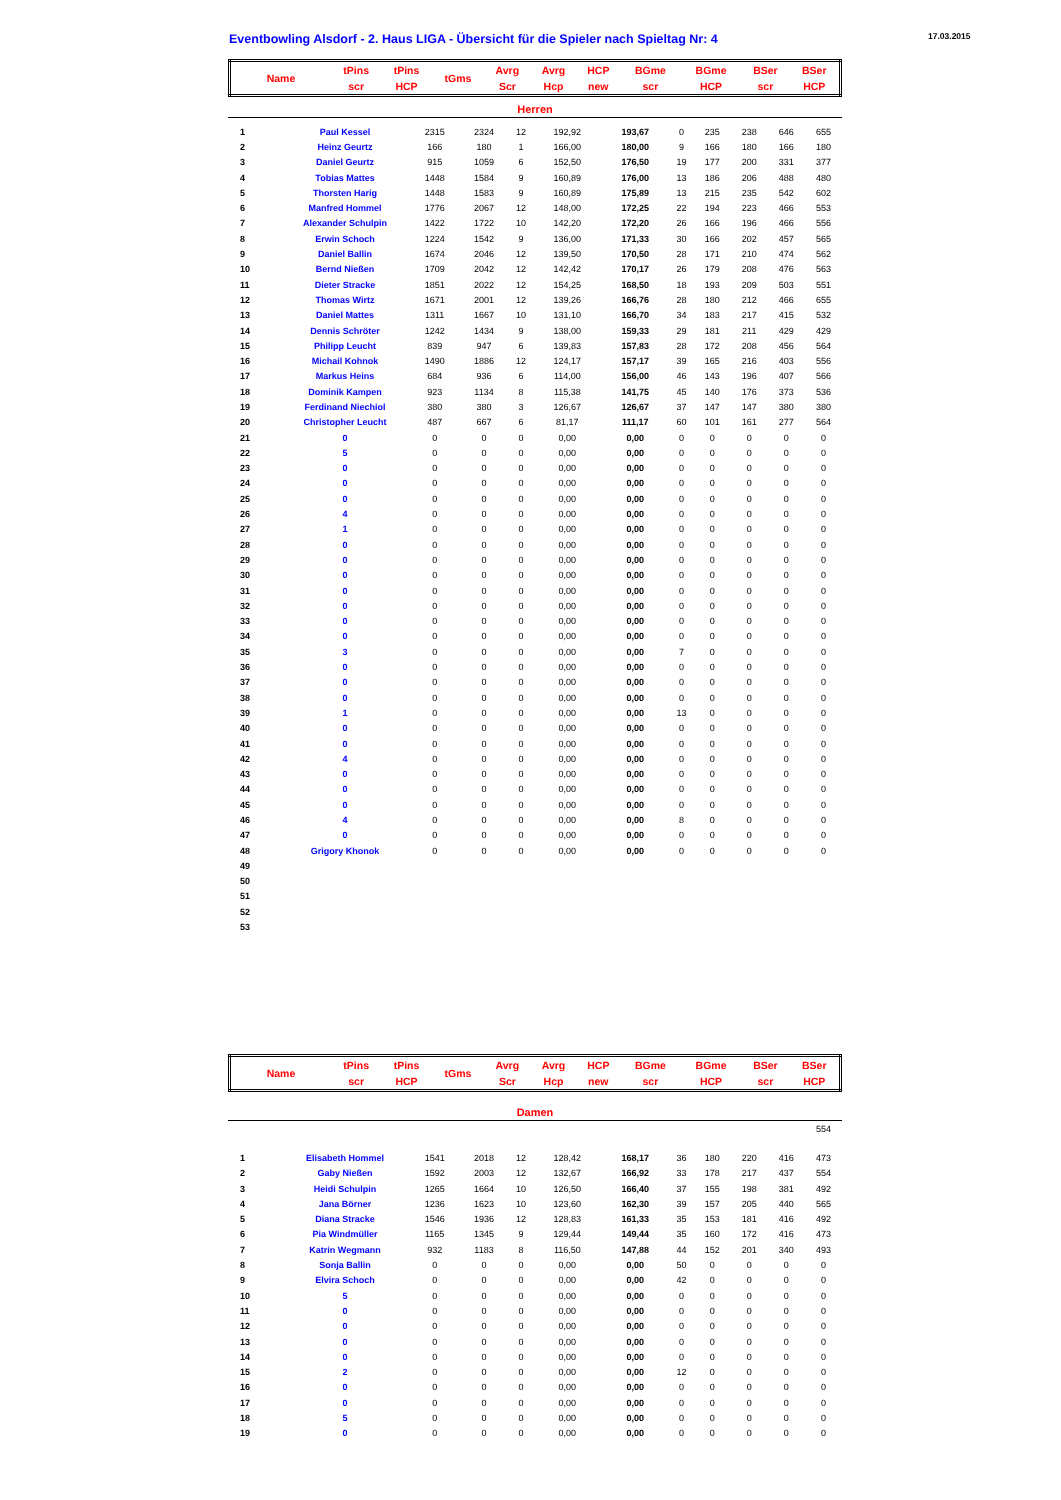Eventbowling Alsdorf - 2. Haus LIGA - Übersicht für die Spieler nach Spieltag Nr: 4
17.03.2015
| Name | tPins | tPins | tGms | Avrg | Avrg | HCP | BGme | BGme | BSer | BSer |
| --- | --- | --- | --- | --- | --- | --- | --- | --- | --- | --- |
| | scr | HCP | | Scr | Hcp | new | scr | HCP | scr | HCP |
Herren
| 1 | Paul Kessel | 2315 | 2324 | 12 | 192,92 | 193,67 | 0 | 235 | 238 | 646 | 655 |
| 2 | Heinz Geurtz | 166 | 180 | 1 | 166,00 | 180,00 | 9 | 166 | 180 | 166 | 180 |
| 3 | Daniel Geurtz | 915 | 1059 | 6 | 152,50 | 176,50 | 19 | 177 | 200 | 331 | 377 |
| 4 | Tobias Mattes | 1448 | 1584 | 9 | 160,89 | 176,00 | 13 | 186 | 206 | 488 | 480 |
| 5 | Thorsten Harig | 1448 | 1583 | 9 | 160,89 | 175,89 | 13 | 215 | 235 | 542 | 602 |
| 6 | Manfred Hommel | 1776 | 2067 | 12 | 148,00 | 172,25 | 22 | 194 | 223 | 466 | 553 |
| 7 | Alexander Schulpin | 1422 | 1722 | 10 | 142,20 | 172,20 | 26 | 166 | 196 | 466 | 556 |
| 8 | Erwin Schoch | 1224 | 1542 | 9 | 136,00 | 171,33 | 30 | 166 | 202 | 457 | 565 |
| 9 | Daniel Ballin | 1674 | 2046 | 12 | 139,50 | 170,50 | 28 | 171 | 210 | 474 | 562 |
| 10 | Bernd Nießen | 1709 | 2042 | 12 | 142,42 | 170,17 | 26 | 179 | 208 | 476 | 563 |
| 11 | Dieter Stracke | 1851 | 2022 | 12 | 154,25 | 168,50 | 18 | 193 | 209 | 503 | 551 |
| 12 | Thomas Wirtz | 1671 | 2001 | 12 | 139,26 | 166,76 | 28 | 180 | 212 | 466 | 655 |
| 13 | Daniel Mattes | 1311 | 1667 | 10 | 131,10 | 166,70 | 34 | 183 | 217 | 415 | 532 |
| 14 | Dennis Schröter | 1242 | 1434 | 9 | 138,00 | 159,33 | 29 | 181 | 211 | 429 | 429 |
| 15 | Philipp Leucht | 839 | 947 | 6 | 139,83 | 157,83 | 28 | 172 | 208 | 456 | 564 |
| 16 | Michail Kohnok | 1490 | 1886 | 12 | 124,17 | 157,17 | 39 | 165 | 216 | 403 | 556 |
| 17 | Markus Heins | 684 | 936 | 6 | 114,00 | 156,00 | 46 | 143 | 196 | 407 | 566 |
| 18 | Dominik Kampen | 923 | 1134 | 8 | 115,38 | 141,75 | 45 | 140 | 176 | 373 | 536 |
| 19 | Ferdinand Niechiol | 380 | 380 | 3 | 126,67 | 126,67 | 37 | 147 | 147 | 380 | 380 |
| 20 | Christopher Leucht | 487 | 667 | 6 | 81,17 | 111,17 | 60 | 101 | 161 | 277 | 564 |
| 21 | 0 | 0 | 0 | 0 | 0,00 | 0,00 | 0 | 0 | 0 | 0 | 0 |
| 22 | 5 | 0 | 0 | 0 | 0,00 | 0,00 | 0 | 0 | 0 | 0 | 0 |
| 23 | 0 | 0 | 0 | 0 | 0,00 | 0,00 | 0 | 0 | 0 | 0 | 0 |
| 24 | 0 | 0 | 0 | 0 | 0,00 | 0,00 | 0 | 0 | 0 | 0 | 0 |
| 25 | 0 | 0 | 0 | 0 | 0,00 | 0,00 | 0 | 0 | 0 | 0 | 0 |
| 26 | 4 | 0 | 0 | 0 | 0,00 | 0,00 | 0 | 0 | 0 | 0 | 0 |
| 27 | 1 | 0 | 0 | 0 | 0,00 | 0,00 | 0 | 0 | 0 | 0 | 0 |
| 28 | 0 | 0 | 0 | 0 | 0,00 | 0,00 | 0 | 0 | 0 | 0 | 0 |
| 29 | 0 | 0 | 0 | 0 | 0,00 | 0,00 | 0 | 0 | 0 | 0 | 0 |
| 30 | 0 | 0 | 0 | 0 | 0,00 | 0,00 | 0 | 0 | 0 | 0 | 0 |
| 31 | 0 | 0 | 0 | 0 | 0,00 | 0,00 | 0 | 0 | 0 | 0 | 0 |
| 32 | 0 | 0 | 0 | 0 | 0,00 | 0,00 | 0 | 0 | 0 | 0 | 0 |
| 33 | 0 | 0 | 0 | 0 | 0,00 | 0,00 | 0 | 0 | 0 | 0 | 0 |
| 34 | 0 | 0 | 0 | 0 | 0,00 | 0,00 | 0 | 0 | 0 | 0 | 0 |
| 35 | 3 | 0 | 0 | 0 | 0,00 | 0,00 | 7 | 0 | 0 | 0 | 0 |
| 36 | 0 | 0 | 0 | 0 | 0,00 | 0,00 | 0 | 0 | 0 | 0 | 0 |
| 37 | 0 | 0 | 0 | 0 | 0,00 | 0,00 | 0 | 0 | 0 | 0 | 0 |
| 38 | 0 | 0 | 0 | 0 | 0,00 | 0,00 | 0 | 0 | 0 | 0 | 0 |
| 39 | 1 | 0 | 0 | 0 | 0,00 | 0,00 | 13 | 0 | 0 | 0 | 0 |
| 40 | 0 | 0 | 0 | 0 | 0,00 | 0,00 | 0 | 0 | 0 | 0 | 0 |
| 41 | 0 | 0 | 0 | 0 | 0,00 | 0,00 | 0 | 0 | 0 | 0 | 0 |
| 42 | 4 | 0 | 0 | 0 | 0,00 | 0,00 | 0 | 0 | 0 | 0 | 0 |
| 43 | 0 | 0 | 0 | 0 | 0,00 | 0,00 | 0 | 0 | 0 | 0 | 0 |
| 44 | 0 | 0 | 0 | 0 | 0,00 | 0,00 | 0 | 0 | 0 | 0 | 0 |
| 45 | 0 | 0 | 0 | 0 | 0,00 | 0,00 | 0 | 0 | 0 | 0 | 0 |
| 46 | 4 | 0 | 0 | 0 | 0,00 | 0,00 | 8 | 0 | 0 | 0 | 0 |
| 47 | 0 | 0 | 0 | 0 | 0,00 | 0,00 | 0 | 0 | 0 | 0 | 0 |
| 48 | Grigory Khonok | 0 | 0 | 0 | 0,00 | 0,00 | 0 | 0 | 0 | 0 | 0 |
| 49 | | | | | | | | | | | |
| 50 | | | | | | | | | | | |
| 51 | | | | | | | | | | | |
| 52 | | | | | | | | | | | |
| 53 | | | | | | | | | | | |
| Name | tPins | tPins | tGms | Avrg | Avrg | HCP | BGme | BGme | BSer | BSer |
| --- | --- | --- | --- | --- | --- | --- | --- | --- | --- | --- |
| | scr | HCP | | Scr | Hcp | new | scr | HCP | scr | HCP |
Damen
| | | | | | | | | | | | 554 |
| 1 | Elisabeth Hommel | 1541 | 2018 | 12 | 128,42 | 168,17 | 36 | 180 | 220 | 416 | 473 |
| 2 | Gaby Nießen | 1592 | 2003 | 12 | 132,67 | 166,92 | 33 | 178 | 217 | 437 | 554 |
| 3 | Heidi Schulpin | 1265 | 1664 | 10 | 126,50 | 166,40 | 37 | 155 | 198 | 381 | 492 |
| 4 | Jana Börner | 1236 | 1623 | 10 | 123,60 | 162,30 | 39 | 157 | 205 | 440 | 565 |
| 5 | Diana Stracke | 1546 | 1936 | 12 | 128,83 | 161,33 | 35 | 153 | 181 | 416 | 492 |
| 6 | Pia Windmüller | 1165 | 1345 | 9 | 129,44 | 149,44 | 35 | 160 | 172 | 416 | 473 |
| 7 | Katrin Wegmann | 932 | 1183 | 8 | 116,50 | 147,88 | 44 | 152 | 201 | 340 | 493 |
| 8 | Sonja Ballin | 0 | 0 | 0 | 0,00 | 0,00 | 50 | 0 | 0 | 0 | 0 |
| 9 | Elvira Schoch | 0 | 0 | 0 | 0,00 | 0,00 | 42 | 0 | 0 | 0 | 0 |
| 10 | 5 | 0 | 0 | 0 | 0,00 | 0,00 | 0 | 0 | 0 | 0 | 0 |
| 11 | 0 | 0 | 0 | 0 | 0,00 | 0,00 | 0 | 0 | 0 | 0 | 0 |
| 12 | 0 | 0 | 0 | 0 | 0,00 | 0,00 | 0 | 0 | 0 | 0 | 0 |
| 13 | 0 | 0 | 0 | 0 | 0,00 | 0,00 | 0 | 0 | 0 | 0 | 0 |
| 14 | 0 | 0 | 0 | 0 | 0,00 | 0,00 | 0 | 0 | 0 | 0 | 0 |
| 15 | 2 | 0 | 0 | 0 | 0,00 | 0,00 | 12 | 0 | 0 | 0 | 0 |
| 16 | 0 | 0 | 0 | 0 | 0,00 | 0,00 | 0 | 0 | 0 | 0 | 0 |
| 17 | 0 | 0 | 0 | 0 | 0,00 | 0,00 | 0 | 0 | 0 | 0 | 0 |
| 18 | 5 | 0 | 0 | 0 | 0,00 | 0,00 | 0 | 0 | 0 | 0 | 0 |
| 19 | 0 | 0 | 0 | 0 | 0,00 | 0,00 | 0 | 0 | 0 | 0 | 0 |